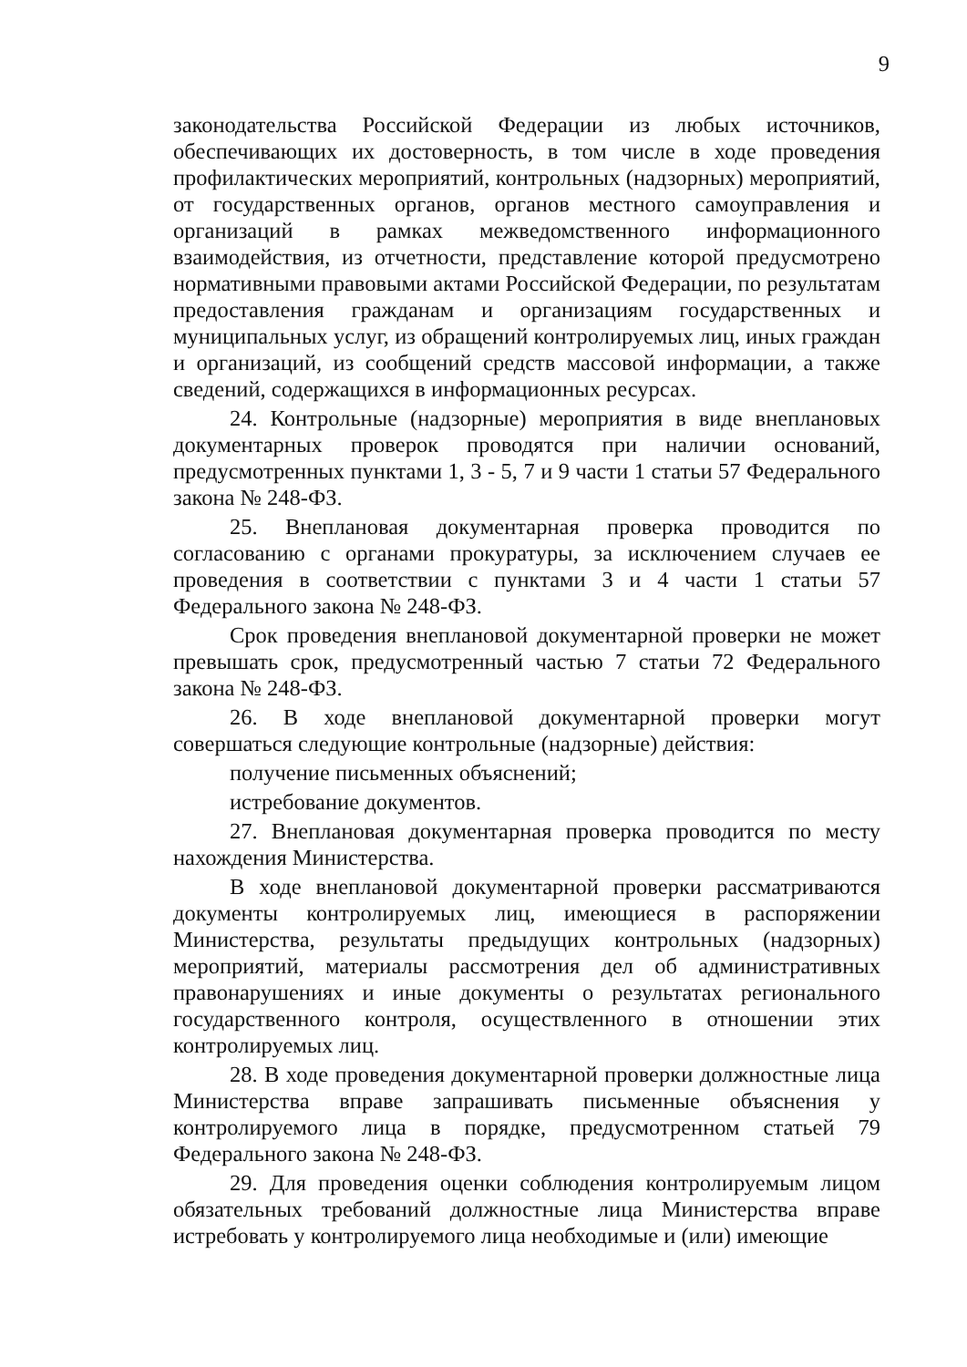9
законодательства Российской Федерации из любых источников, обеспечивающих их достоверность, в том числе в ходе проведения профилактических мероприятий, контрольных (надзорных) мероприятий, от государственных органов, органов местного самоуправления и организаций в рамках межведомственного информационного взаимодействия, из отчетности, представление которой предусмотрено нормативными правовыми актами Российской Федерации, по результатам предоставления гражданам и организациям государственных и муниципальных услуг, из обращений контролируемых лиц, иных граждан и организаций, из сообщений средств массовой информации, а также сведений, содержащихся в информационных ресурсах.
24. Контрольные (надзорные) мероприятия в виде внеплановых документарных проверок проводятся при наличии оснований, предусмотренных пунктами 1, 3 - 5, 7 и 9 части 1 статьи 57 Федерального закона № 248-ФЗ.
25. Внеплановая документарная проверка проводится по согласованию с органами прокуратуры, за исключением случаев ее проведения в соответствии с пунктами 3 и 4 части 1 статьи 57 Федерального закона № 248-ФЗ.
Срок проведения внеплановой документарной проверки не может превышать срок, предусмотренный частью 7 статьи 72 Федерального закона № 248-ФЗ.
26. В ходе внеплановой документарной проверки могут совершаться следующие контрольные (надзорные) действия:
получение письменных объяснений;
истребование документов.
27. Внеплановая документарная проверка проводится по месту нахождения Министерства.
В ходе внеплановой документарной проверки рассматриваются документы контролируемых лиц, имеющиеся в распоряжении Министерства, результаты предыдущих контрольных (надзорных) мероприятий, материалы рассмотрения дел об административных правонарушениях и иные документы о результатах регионального государственного контроля, осуществленного в отношении этих контролируемых лиц.
28. В ходе проведения документарной проверки должностные лица Министерства вправе запрашивать письменные объяснения у контролируемого лица в порядке, предусмотренном статьей 79 Федерального закона № 248-ФЗ.
29. Для проведения оценки соблюдения контролируемым лицом обязательных требований должностные лица Министерства вправе истребовать у контролируемого лица необходимые и (или) имеющие